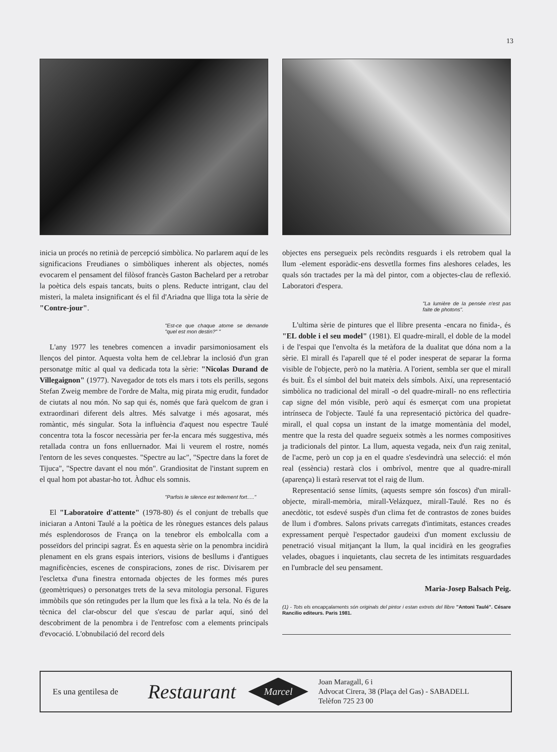13
inicia un procés no retinià de percepció simbòlica. No parlarem aquí de les significacions Freudianes o simbòliques inherent als objectes, només evocarem el pensament del filòsof francès Gaston Bachelard per a retrobar la poètica dels espais tancats, buits o plens. Reducte intrigant, clau del misteri, la maleta insignificant és el fil d'Ariadna que lliga tota la sèrie de "Contre-jour".
"Est-ce que chaque atome se demande "quel est mon destin?" "
L'any 1977 les tenebres comencen a invadir parsimoniosament els llenços del pintor. Aquesta volta hem de cel.lebrar la inclosió d'un gran personatge mític al qual va dedicada tota la sèrie: "Nicolas Durand de Villegaignon" (1977). Navegador de tots els mars i tots els perills, segons Stefan Zweig membre de l'ordre de Malta, mig pirata mig erudit, fundador de ciutats al nou món. No sap qui és, només que farà quelcom de gran i extraordinari diferent dels altres. Més salvatge i més agosarat, més romàntic, més singular. Sota la influència d'aquest nou espectre Taulé concentra tota la foscor necessària per fer-la encara més suggestiva, més retallada contra un fons enlluernador. Mai li veurem el rostre, només l'entorn de les seves conquestes. "Spectre au lac", "Spectre dans la foret de Tijuca", "Spectre davant el nou món". Grandiositat de l'instant suprem en el qual hom pot abastar-ho tot. Àdhuc els somnis.
"Parfois le silence est tellement fort....."
El "Laboratoire d'attente" (1978-80) és el conjunt de treballs que iniciaran a Antoni Taulé a la poètica de les rònegues estances dels palaus més esplendorosos de França on la tenebror els embolcalla com a posseïdors del principi sagrat. És en aquesta sèrie on la penombra incidirà plenament en els grans espais interiors, visions de besllums i d'antigues magnificències, escenes de conspiracions, zones de risc. Divisarem per l'escletxa d'una finestra entornada objectes de les formes més pures (geomètriques) o personatges trets de la seva mitologia personal. Figures immòbils que són retingudes per la llum que les fixà a la tela. No és de la tècnica del clar-obscur del que s'escau de parlar aquí, sinó del descobriment de la penombra i de l'entrefosc com a elements principals d'evocació. L'obnubilació del record dels
objectes ens persegueix pels recòndits resguards i els retrobem qual la llum -element esporàdic-ens desvetlla formes fins aleshores celades, les quals són tractades per la mà del pintor, com a objectes-clau de reflexió. Laboratori d'espera.
"La lumière de la pensée n'est pas faite de photons".
L'ultima sèrie de pintures que el llibre presenta -encara no finida-, és "EL doble i el seu model" (1981). El quadre-mirall, el doble de la model i de l'espai que l'envolta és la metàfora de la dualitat que dóna nom a la sèrie. El mirall és l'aparell que té el poder inesperat de separar la forma visible de l'objecte, però no la matèria. A l'orient, sembla ser que el mirall és buit. És el símbol del buit mateix dels símbols. Així, una representació simbòlica no tradicional del mirall -o del quadre-mirall- no ens reflectiria cap signe del món visible, però aquí és esmerçat com una propietat intrínseca de l'objecte. Taulé fa una representació pictòrica del quadre-mirall, el qual copsa un instant de la imatge momentània del model, mentre que la resta del quadre segueix sotmès a les normes compositives ja tradicionals del pintor. La llum, aquesta vegada, neix d'un raig zenital, de l'acme, però un cop ja en el quadre s'esdevindrà una selecció: el món real (essència) restarà clos i ombrívol, mentre que al quadre-mirall (aparença) li estarà reservat tot el raig de llum.
Representació sense límits, (aquests sempre són foscos) d'un mirall-objecte, mirall-memòria, mirall-Velázquez, mirall-Taulé. Res no és anecdòtic, tot esdevé suspès d'un clima fet de contrastos de zones buides de llum i d'ombres. Salons privats carregats d'intimitats, estances creades expressament perquè l'espectador gaudeixi d'un moment exclussiu de penetració visual mitjançant la llum, la qual incidirà en les geografies velades, obagues i inquietants, clau secreta de les intimitats resguardades en l'umbracle del seu pensament.
Maria-Josep Balsach Peig.
(1) - Tots els encapçalaments són originals del pintor i estan extrets del llibre "Antoni Taulé". Césare Rancilio editeurs. Paris 1981.
Es una gentilesa de Restaurant
Marcel
Joan Maragall, 6 i
Advocat Cirera, 38 (Plaça del Gas) - SABADELL
Telèfon 725 23 00